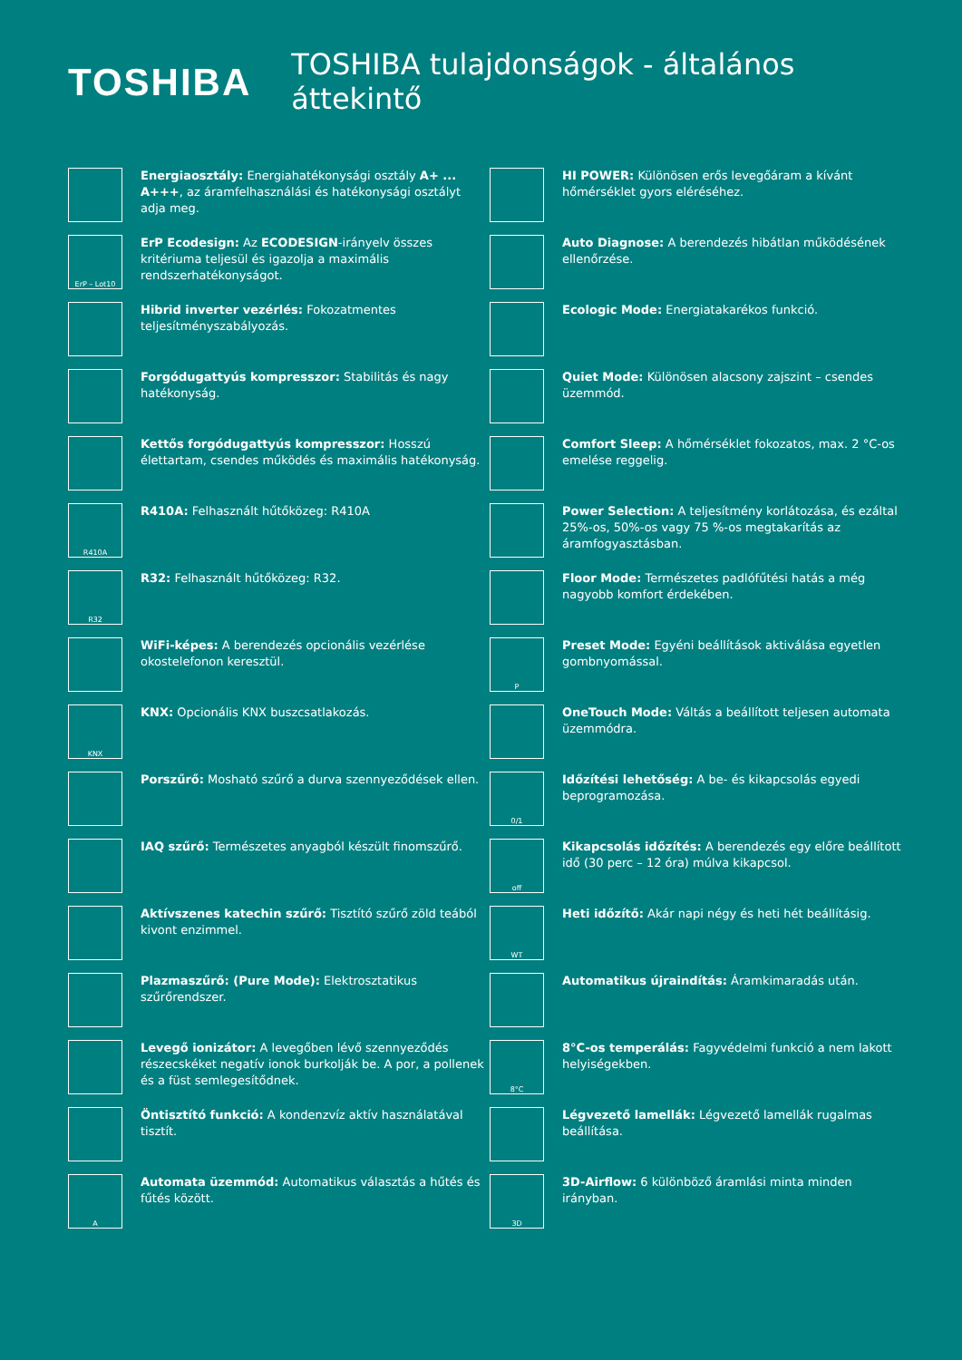TOSHIBA
TOSHIBA tulajdonságok - általános áttekintő
Energiaosztály: Energiahatékonysági osztály A+ ... A+++, az áramfelhasználási és hatékonysági osztályt adja meg.
ErP – Lot10
ErP Ecodesign: Az ECODESIGN-irányelv összes kritériuma teljesül és igazolja a maximális rendszerhatékonyságot.
Hibrid inverter vezérlés: Fokozatmentes teljesítményszabályozás.
Forgódugattyús kompresszor: Stabilitás és nagy hatékonyság.
Kettős forgódugattyús kompresszor: Hosszú élettartam, csendes működés és maximális hatékonyság.
R410A
R410A: Felhasznált hűtőközeg: R410A
R32
R32: Felhasznált hűtőközeg: R32.
WiFi-képes: A berendezés opcionális vezérlése okostelefonon keresztül.
KNX
KNX: Opcionális KNX buszcsatlakozás.
Porszűrő: Mosható szűrő a durva szennyeződések ellen.
IAQ szűrő: Természetes anyagból készült finomszűrő.
Aktívszenes katechin szűrő: Tisztító szűrő zöld teából kivont enzimmel.
Plazmaszűrő: (Pure Mode): Elektrosztatikus szűrőrendszer.
Levegő ionizátor: A levegőben lévő szennyeződés részecskéket negatív ionok burkolják be. A por, a pollenek és a füst semlegesítődnek.
Öntisztító funkció: A kondenzvíz aktív használatával tisztít.
A
Automata üzemmód: Automatikus választás a hűtés és fűtés között.
HI POWER: Különösen erős levegőáram a kívánt hőmérséklet gyors eléréséhez.
Auto Diagnose: A berendezés hibátlan működésének ellenőrzése.
Ecologic Mode: Energiatakarékos funkció.
Quiet Mode: Különösen alacsony zajszint – csendes üzemmód.
Comfort Sleep: A hőmérséklet fokozatos, max. 2 °C-os emelése reggelig.
Power Selection: A teljesítmény korlátozása, és ezáltal 25%-os, 50%-os vagy 75 %-os megtakarítás az áramfogyasztásban.
Floor Mode: Természetes padlófűtési hatás a még nagyobb komfort érdekében.
P
Preset Mode: Egyéni beállítások aktiválása egyetlen gombnyomással.
OneTouch Mode: Váltás a beállított teljesen automata üzemmódra.
0/1
Időzítési lehetőség: A be- és kikapcsolás egyedi beprogramozása.
off
Kikapcsolás időzítés: A berendezés egy előre beállított idő (30 perc – 12 óra) múlva kikapcsol.
WT
Heti időzítő: Akár napi négy és heti hét beállításig.
Automatikus újraindítás: Áramkimaradás után.
8°C
8°C-os temperálás: Fagyvédelmi funkció a nem lakott helyiségekben.
Légvezető lamellák: Légvezető lamellák rugalmas beállítása.
3D
3D-Airflow: 6 különböző áramlási minta minden irányban.